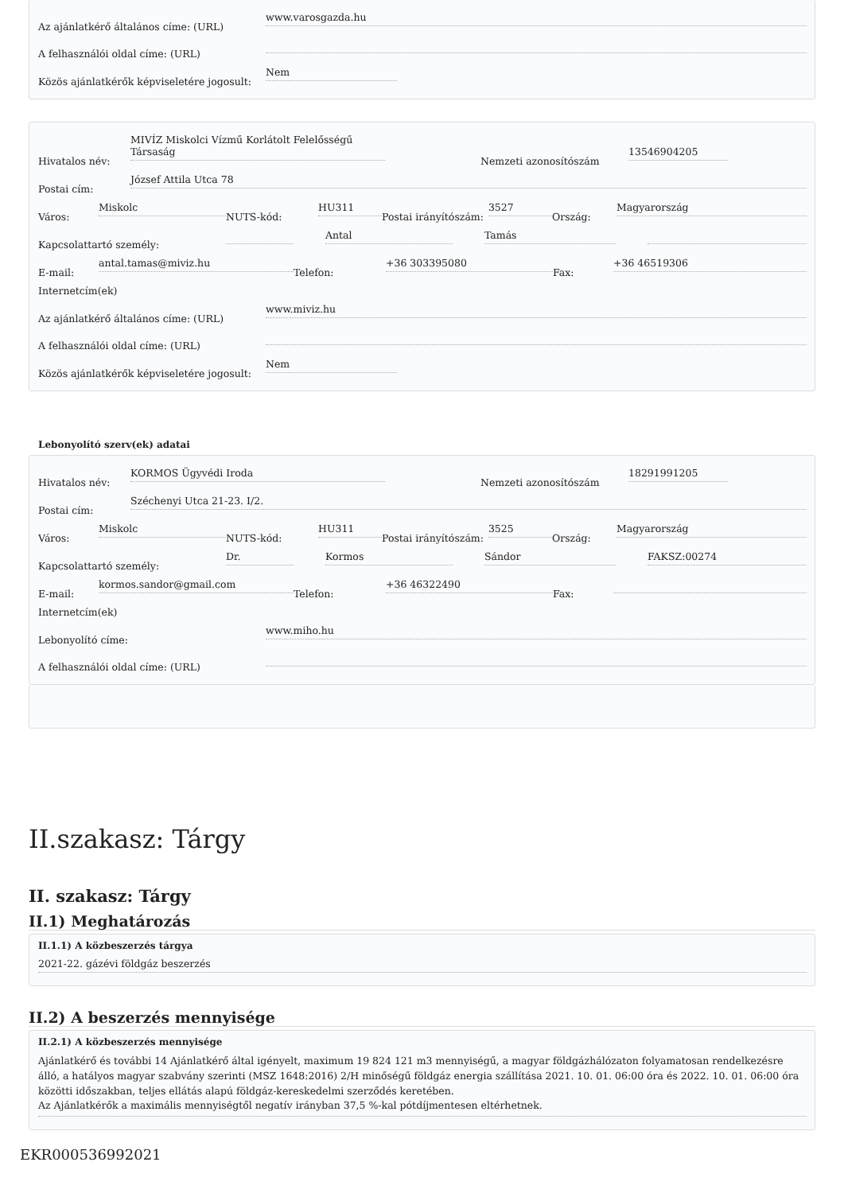Az ajánlatkérő általános címe: (URL)
www.varosgazda.hu
A felhasználói oldal címe: (URL)
Közös ajánlatkérők képviseletére jogosult:
Nem
Hivatalos név:
MIVÍZ Miskolci Vízmű Korlátolt Felelősségű Társaság
Nemzeti azonosítószám
13546904205
Postai cím:
József Attila Utca 78
Város:
Miskolc
NUTS-kód:
HU311
Postai irányítószám:
3527
Ország:
Magyarország
Kapcsolattartó személy:
Antal
Tamás
E-mail:
antal.tamas@miviz.hu
Telefon:
+36 303395080
Fax:
+36 46519306
Internetcím(ek)
Az ajánlatkérő általános címe: (URL)
www.miviz.hu
A felhasználói oldal címe: (URL)
Közös ajánlatkérők képviseletére jogosult:
Nem
Lebonyolító szerv(ek) adatai
Hivatalos név:
KORMOS Ügyvédi Iroda
Nemzeti azonosítószám
18291991205
Postai cím:
Széchenyi Utca 21-23. I/2.
Város:
Miskolc
NUTS-kód:
HU311
Postai irányítószám:
3525
Ország:
Magyarország
Kapcsolattartó személy:
Dr.
Kormos
Sándor
FAKSZ:00274
E-mail:
kormos.sandor@gmail.com
Telefon:
+36 46322490
Fax:
Internetcím(ek)
Lebonyolító címe:
www.miho.hu
A felhasználói oldal címe: (URL)
II.szakasz: Tárgy
II. szakasz: Tárgy
II.1) Meghatározás
II.1.1) A közbeszerzés tárgya
2021-22. gázévi földgáz beszerzés
II.2) A beszerzés mennyisége
II.2.1) A közbeszerzés mennyisége
Ajánlatkérő és további 14 Ajánlatkérő által igényelt, maximum 19 824 121 m3 mennyiségű, a magyar földgázhálózaton folyamatosan rendelkezésre álló, a hatályos magyar szabvány szerinti (MSZ 1648:2016) 2/H minőségű földgáz energia szállítása 2021. 10. 01. 06:00 óra és 2022. 10. 01. 06:00 óra közötti időszakban, teljes ellátás alapú földgáz-kereskedelmi szerződés keretében.
Az Ajánlatkérők a maximális mennyiségtől negatív irányban 37,5 %-kal pótdíjmentesen eltérhetnek.
EKR000536992021